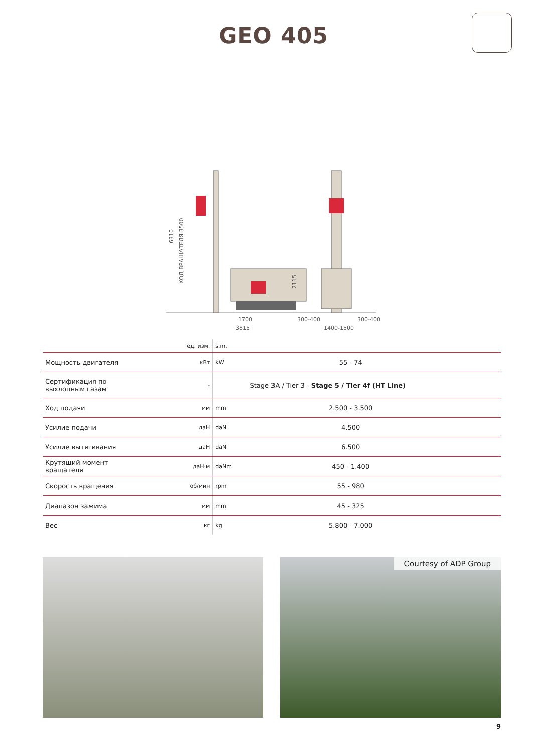GEO 405
1700
3815
300-400
300-400
1400-1500
6310
ХОД ВРАЩАТЕЛЯ 3500
2115
| | ед. изм. | s.m. | |
| Мощность двигателя | кВт | kW | 55 - 74 |
| Сертификация по выхлопным газам | - | Stage 3A / Tier 3 - Stage 5 / Tier 4f (HT Line) | |
| Ход подачи | мм | mm | 2.500 - 3.500 |
| Усилие подачи | даН | daN | 4.500 |
| Усилие вытягивания | даН | daN | 6.500 |
| Крутящий момент вращателя | даН·м | daNm | 450 - 1.400 |
| Скорость вращения | об/мин | rpm | 55 - 980 |
| Диапазон зажима | мм | mm | 45 - 325 |
| Вес | кг | kg | 5.800 - 7.000 |
Courtesy of ADP Group
9